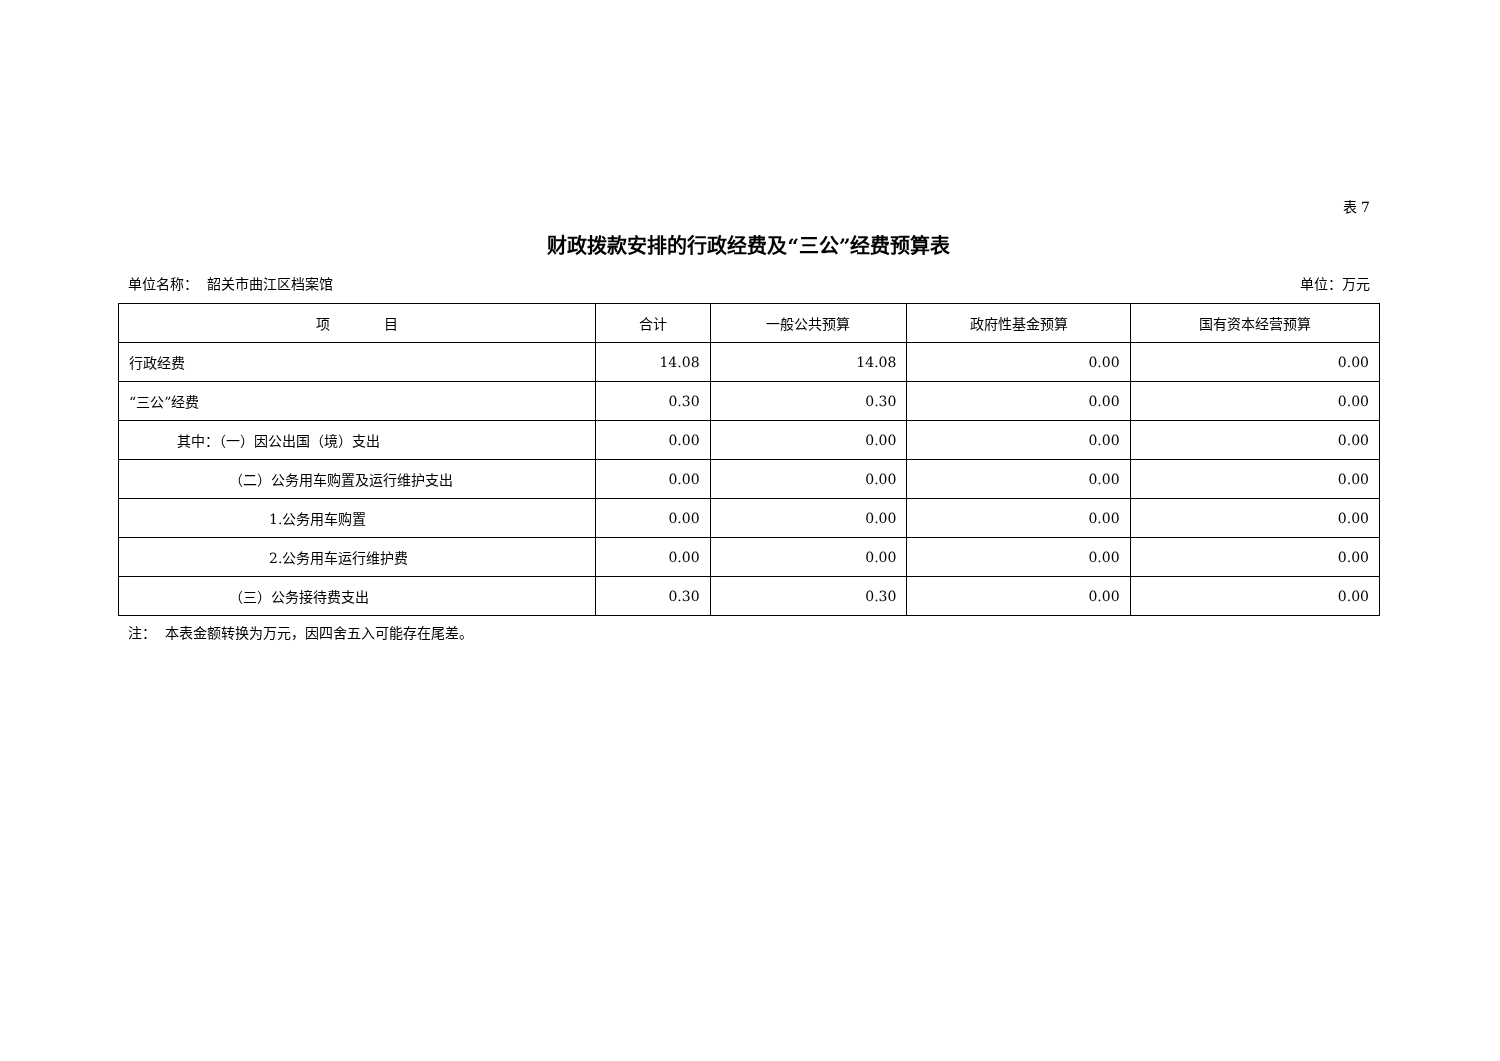表 7
财政拨款安排的行政经费及“三公”经费预算表
单位名称： 韶关市曲江区档案馆 单位：万元
| 项 目 | 合计 | 一般公共预算 | 政府性基金预算 | 国有资本经营预算 |
| --- | --- | --- | --- | --- |
| 行政经费 | 14.08 | 14.08 | 0.00 | 0.00 |
| “三公”经费 | 0.30 | 0.30 | 0.00 | 0.00 |
| 其中：（一）因公出国（境）支出 | 0.00 | 0.00 | 0.00 | 0.00 |
| （二）公务用车购置及运行维护支出 | 0.00 | 0.00 | 0.00 | 0.00 |
| 1.公务用车购置 | 0.00 | 0.00 | 0.00 | 0.00 |
| 2.公务用车运行维护费 | 0.00 | 0.00 | 0.00 | 0.00 |
| （三）公务接待费支出 | 0.30 | 0.30 | 0.00 | 0.00 |
注： 本表金额转换为万元，因四舍五入可能存在尾差。